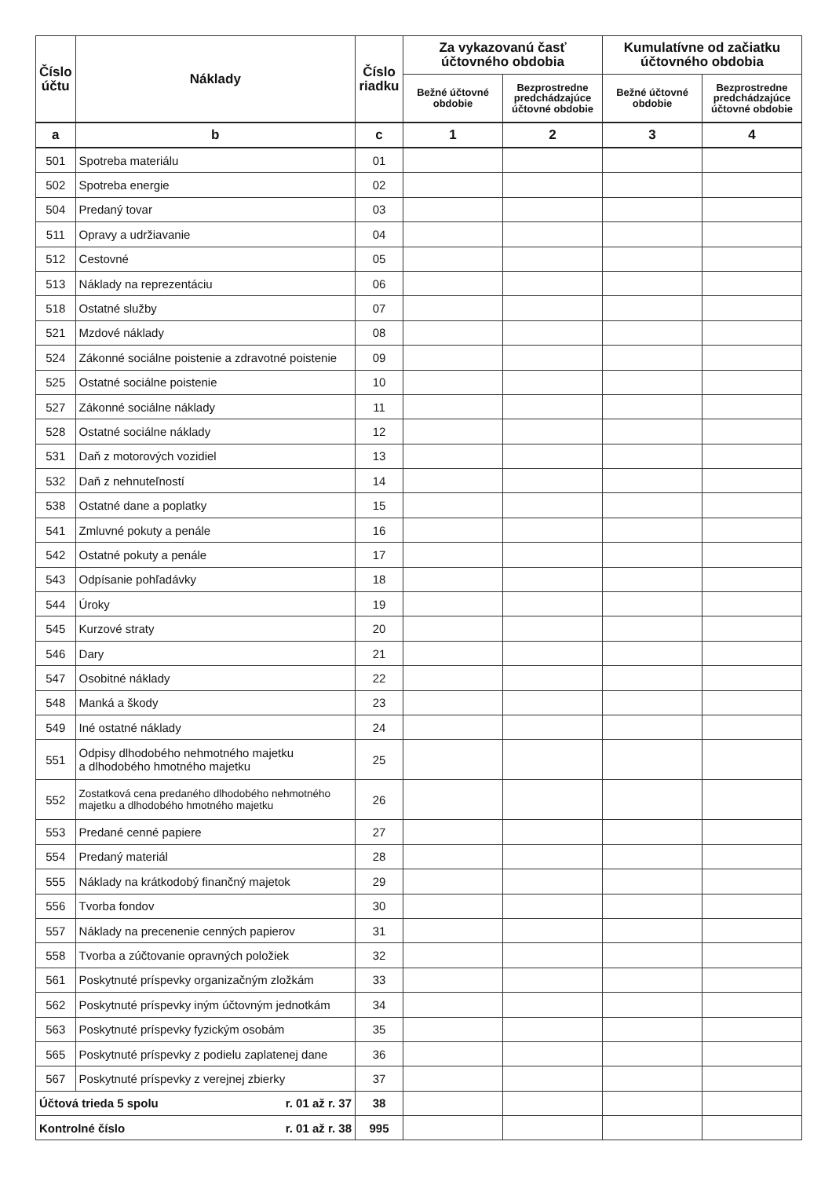| Číslo účtu | Náklady | Číslo riadku | Za vykazovanú časť účtovného obdobia | | Kumulatívne od začiatku účtovného obdobia | |
| --- | --- | --- | --- | --- | --- | --- |
| | | | Bežné účtovné obdobie | Bezprostredne predchádzajúce účtovné obdobie | Bežné účtovné obdobie | Bezprostredne predchádzajúce účtovné obdobie |
| a | b | c | 1 | 2 | 3 | 4 |
| 501 | Spotreba materiálu | 01 | | | | |
| 502 | Spotreba energie | 02 | | | | |
| 504 | Predaný tovar | 03 | | | | |
| 511 | Opravy a udržiavanie | 04 | | | | |
| 512 | Cestovné | 05 | | | | |
| 513 | Náklady na reprezentáciu | 06 | | | | |
| 518 | Ostatné služby | 07 | | | | |
| 521 | Mzdové náklady | 08 | | | | |
| 524 | Zákonné sociálne poistenie a zdravotné poistenie | 09 | | | | |
| 525 | Ostatné sociálne poistenie | 10 | | | | |
| 527 | Zákonné sociálne náklady | 11 | | | | |
| 528 | Ostatné sociálne náklady | 12 | | | | |
| 531 | Daň z motorových vozidiel | 13 | | | | |
| 532 | Daň z nehnuteľností | 14 | | | | |
| 538 | Ostatné dane a poplatky | 15 | | | | |
| 541 | Zmluvné pokuty a penále | 16 | | | | |
| 542 | Ostatné pokuty a penále | 17 | | | | |
| 543 | Odpísanie pohľadávky | 18 | | | | |
| 544 | Úroky | 19 | | | | |
| 545 | Kurzové straty | 20 | | | | |
| 546 | Dary | 21 | | | | |
| 547 | Osobitné náklady | 22 | | | | |
| 548 | Manká a škody | 23 | | | | |
| 549 | Iné ostatné náklady | 24 | | | | |
| 551 | Odpisy dlhodobého nehmotného majetku a dlhodobého hmotného majetku | 25 | | | | |
| 552 | Zostatková cena predaného dlhodobého nehmotného majetku a dlhodobého hmotného majetku | 26 | | | | |
| 553 | Predané cenné papiere | 27 | | | | |
| 554 | Predaný materiál | 28 | | | | |
| 555 | Náklady na krátkodobý finančný majetok | 29 | | | | |
| 556 | Tvorba fondov | 30 | | | | |
| 557 | Náklady na precenenie cenných papierov | 31 | | | | |
| 558 | Tvorba a zúčtovanie opravných položiek | 32 | | | | |
| 561 | Poskytnuté príspevky organizačným zložkám | 33 | | | | |
| 562 | Poskytnuté príspevky iným účtovným jednotkám | 34 | | | | |
| 563 | Poskytnuté príspevky fyzickým osobám | 35 | | | | |
| 565 | Poskytnuté príspevky z podielu zaplatenej dane | 36 | | | | |
| 567 | Poskytnuté príspevky z verejnej zbierky | 37 | | | | |
| Účtová trieda 5 spolu r. 01 až r. 37 | | 38 | | | | |
| Kontrolné číslo r. 01 až r. 38 | | 995 | | | | |